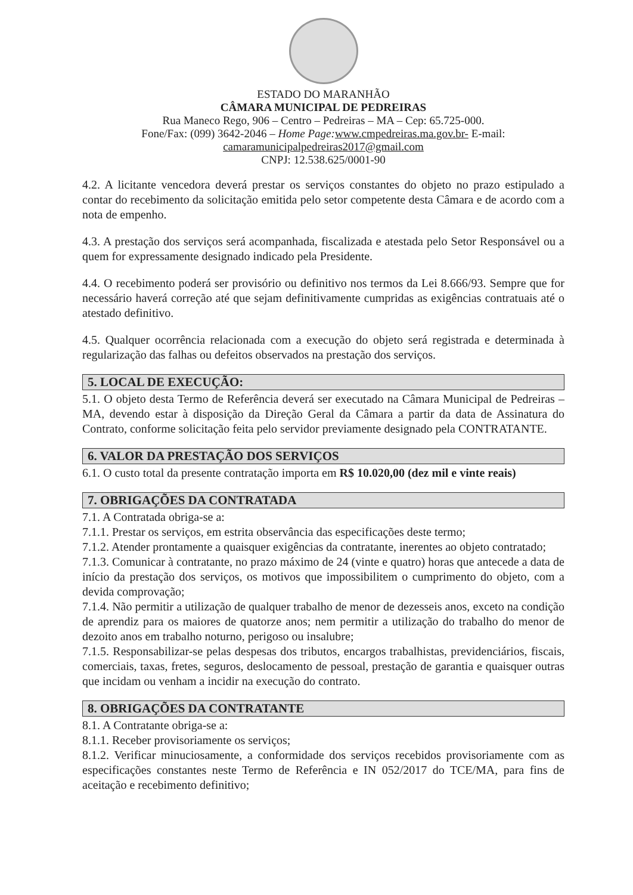ESTADO DO MARANHÃO
CÂMARA MUNICIPAL DE PEDREIRAS
Rua Maneco Rego, 906 – Centro – Pedreiras – MA – Cep: 65.725-000.
Fone/Fax: (099) 3642-2046 – Home Page: www.cmpedreiras.ma.gov.br- E-mail:
camaramunicipalpedreiras2017@gmail.com
CNPJ: 12.538.625/0001-90
4.2. A licitante vencedora deverá prestar os serviços constantes do objeto no prazo estipulado a contar do recebimento da solicitação emitida pelo setor competente desta Câmara e de acordo com a nota de empenho.
4.3. A prestação dos serviços será acompanhada, fiscalizada e atestada pelo Setor Responsável ou a quem for expressamente designado indicado pela Presidente.
4.4. O recebimento poderá ser provisório ou definitivo nos termos da Lei 8.666/93. Sempre que for necessário haverá correção até que sejam definitivamente cumpridas as exigências contratuais até o atestado definitivo.
4.5. Qualquer ocorrência relacionada com a execução do objeto será registrada e determinada à regularização das falhas ou defeitos observados na prestação dos serviços.
5. LOCAL DE EXECUÇÃO:
5.1. O objeto desta Termo de Referência deverá ser executado na Câmara Municipal de Pedreiras – MA, devendo estar à disposição da Direção Geral da Câmara a partir da data de Assinatura do Contrato, conforme solicitação feita pelo servidor previamente designado pela CONTRATANTE.
6. VALOR DA PRESTAÇÃO DOS SERVIÇOS
6.1. O custo total da presente contratação importa em R$ 10.020,00 (dez mil e vinte reais)
7. OBRIGAÇÕES DA CONTRATADA
7.1. A Contratada obriga-se a:
7.1.1. Prestar os serviços, em estrita observância das especificações deste termo;
7.1.2. Atender prontamente a quaisquer exigências da contratante, inerentes ao objeto contratado;
7.1.3. Comunicar à contratante, no prazo máximo de 24 (vinte e quatro) horas que antecede a data de início da prestação dos serviços, os motivos que impossibilitem o cumprimento do objeto, com a devida comprovação;
7.1.4. Não permitir a utilização de qualquer trabalho de menor de dezesseis anos, exceto na condição de aprendiz para os maiores de quatorze anos; nem permitir a utilização do trabalho do menor de dezoito anos em trabalho noturno, perigoso ou insalubre;
7.1.5. Responsabilizar-se pelas despesas dos tributos, encargos trabalhistas, previdenciários, fiscais, comerciais, taxas, fretes, seguros, deslocamento de pessoal, prestação de garantia e quaisquer outras que incidam ou venham a incidir na execução do contrato.
8. OBRIGAÇÕES DA CONTRATANTE
8.1. A Contratante obriga-se a:
8.1.1. Receber provisoriamente os serviços;
8.1.2. Verificar minuciosamente, a conformidade dos serviços recebidos provisoriamente com as especificações constantes neste Termo de Referência e IN 052/2017 do TCE/MA, para fins de aceitação e recebimento definitivo;